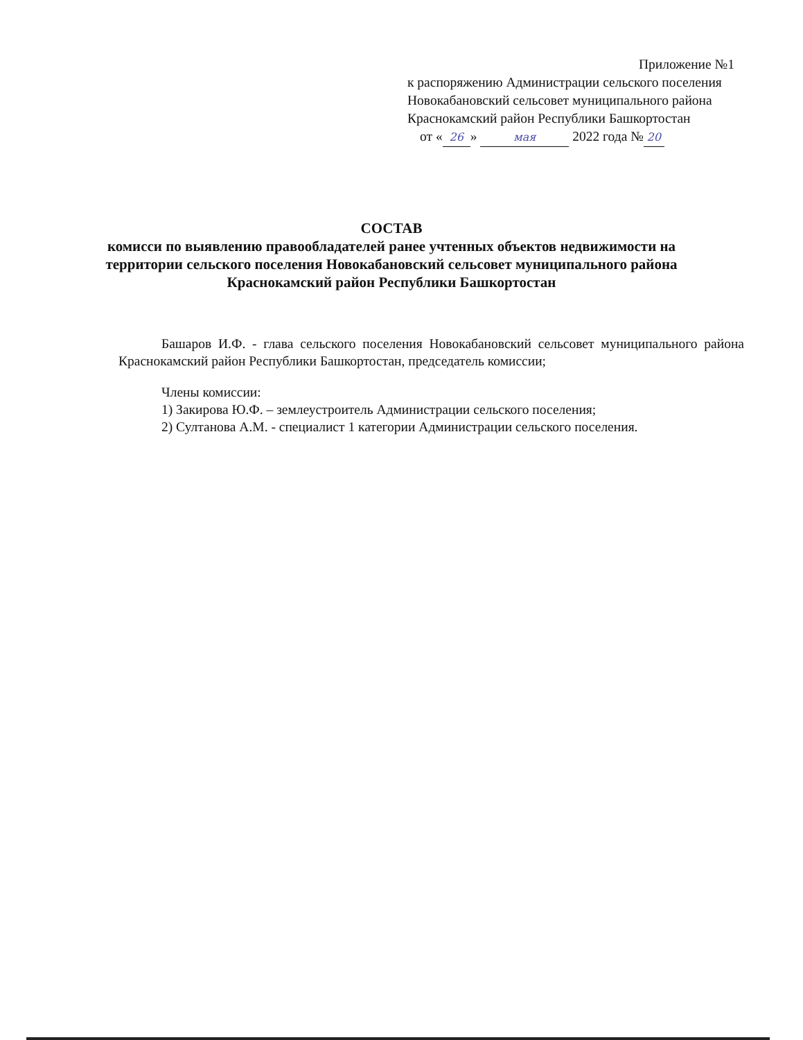Приложение №1
к распоряжению Администрации сельского поселения
Новокабановский сельсовет муниципального района
Краснокамский район Республики Башкортостан
от « 26 » мая 2022 года № 20
СОСТАВ
комисси по выявлению правообладателей ранее учтенных объектов недвижимости на территории сельского поселения Новокабановский сельсовет муниципального района Краснокамский район Республики Башкортостан
Башаров И.Ф. - глава сельского поселения Новокабановский сельсовет муниципального района Краснокамский район Республики Башкортостан, председатель комиссии;
Члены комиссии:
1) Закирова Ю.Ф. – землеустроитель Администрации сельского поселения;
2) Султанова А.М. - специалист 1 категории Администрации сельского поселения.